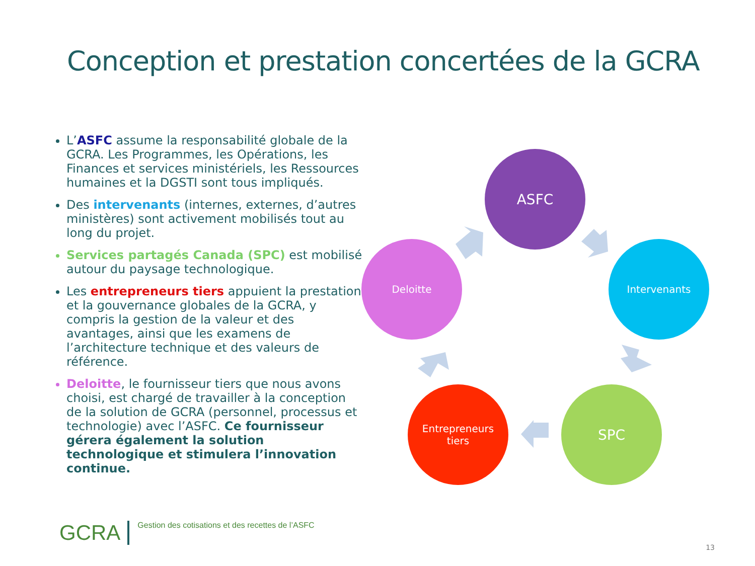Conception et prestation concertées de la GCRA
L’ASFC assume la responsabilité globale de la GCRA. Les Programmes, les Opérations, les Finances et services ministériels, les Ressources humaines et la DGSTI sont tous impliqués.
Des intervenants (internes, externes, d’autres ministères) sont activement mobilisés tout au long du projet.
Services partagés Canada (SPC) est mobilisé autour du paysage technologique.
Les entrepreneurs tiers appuient la prestation et la gouvernance globales de la GCRA, y compris la gestion de la valeur et des avantages, ainsi que les examens de l’architecture technique et des valeurs de référence.
Deloitte, le fournisseur tiers que nous avons choisi, est chargé de travailler à la conception de la solution de GCRA (personnel, processus et technologie) avec l’ASFC. Ce fournisseur gérera également la solution technologique et stimulera l’innovation continue.
ASFC
Intervenants
SPC
Entrepreneurs
tiers
Deloitte
GCRA
Gestion des cotisations et des recettes de l’ASFC
13